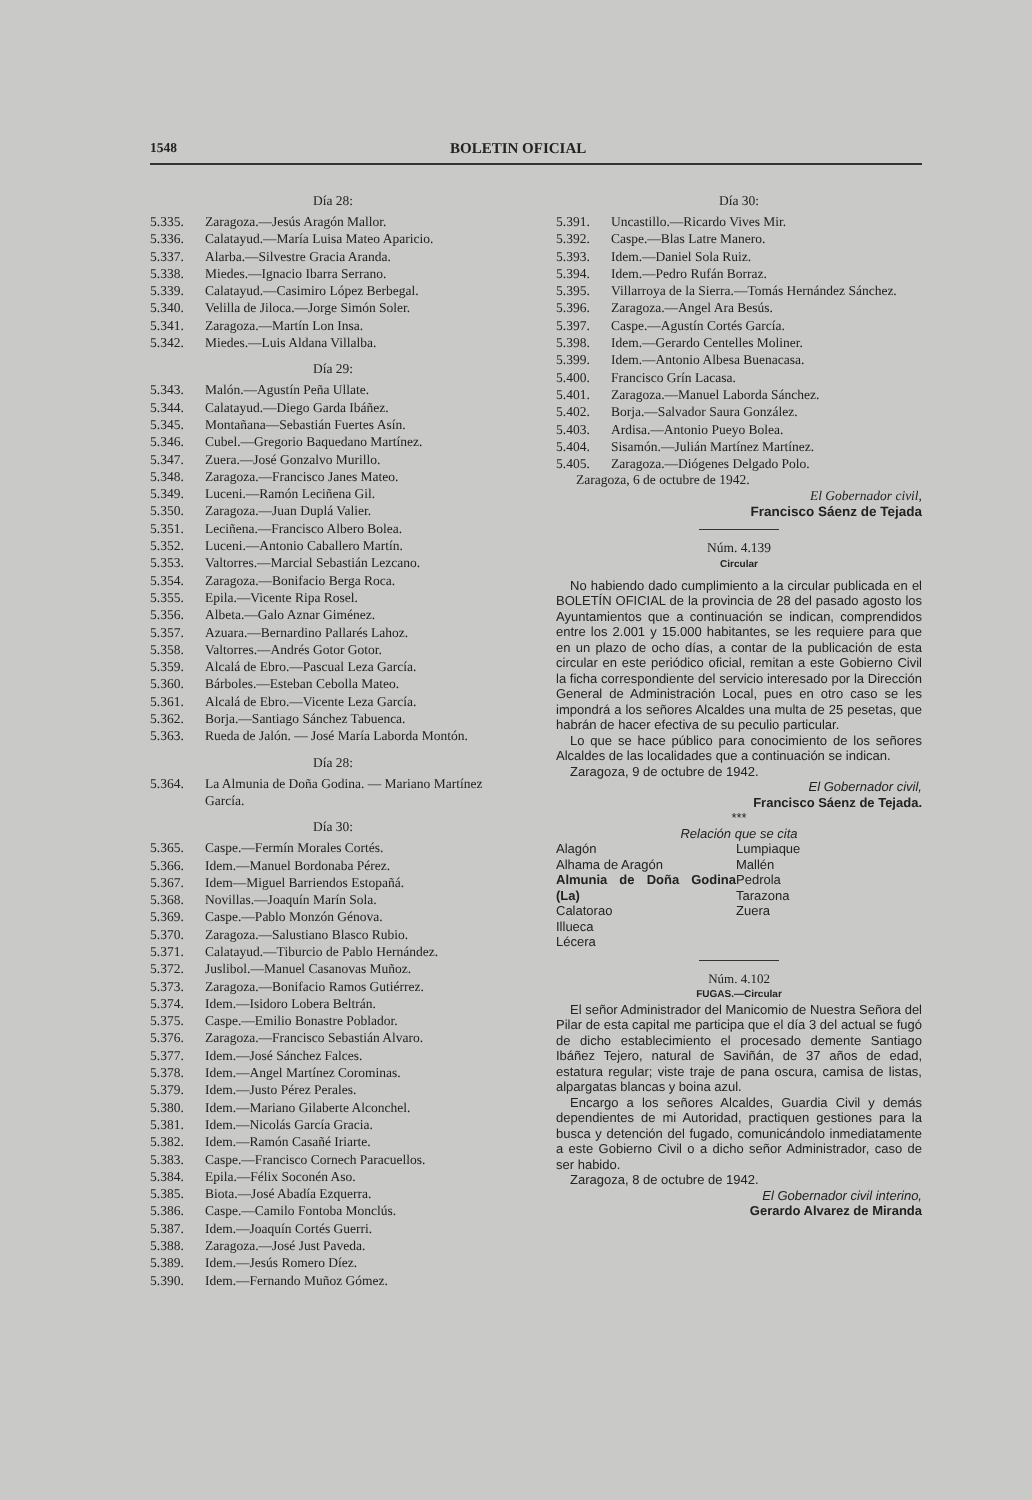1548 BOLETIN OFICIAL
Día 28:
5.335. Zaragoza.—Jesús Aragón Mallor.
5.336. Calatayud.—María Luisa Mateo Aparicio.
5.337. Alarba.—Silvestre Gracia Aranda.
5.338. Miedes.—Ignacio Ibarra Serrano.
5.339. Calatayud.—Casimiro López Berbegal.
5.340. Velilla de Jiloca.—Jorge Simón Soler.
5.341. Zaragoza.—Martín Lon Insa.
5.342. Miedes.—Luis Aldana Villalba.
Día 29:
5.343. Malón.—Agustín Peña Ullate.
5.344. Calatayud.—Diego Garda Ibáñez.
5.345. Montañana—Sebastián Fuertes Asín.
5.346. Cubel.—Gregorio Baquedano Martínez.
5.347. Zuera.—José Gonzalvo Murillo.
5.348. Zaragoza.—Francisco Janes Mateo.
5.349. Luceni.—Ramón Leciñena Gil.
5.350. Zaragoza.—Juan Duplá Valier.
5.351. Leciñena.—Francisco Albero Bolea.
5.352. Luceni.—Antonio Caballero Martín.
5.353. Valtorres.—Marcial Sebastián Lezcano.
5.354. Zaragoza.—Bonifacio Berga Roca.
5.355. Epila.—Vicente Ripa Rosel.
5.356. Albeta.—Galo Aznar Giménez.
5.357. Azuara.—Bernardino Pallarés Lahoz.
5.358. Valtorres.—Andrés Gotor Gotor.
5.359. Alcalá de Ebro.—Pascual Leza García.
5.360. Bárboles.—Esteban Cebolla Mateo.
5.361. Alcalá de Ebro.—Vicente Leza García.
5.362. Borja.—Santiago Sánchez Tabuenca.
5.363. Rueda de Jalón. — José María Laborda Montón.
Día 28:
5.364. La Almunia de Doña Godina. — Mariano Martínez García.
Día 30:
5.365. Caspe.—Fermín Morales Cortés.
5.366. Idem.—Manuel Bordonaba Pérez.
5.367. Idem—Miguel Barriendos Estopañá.
5.368. Novillas.—Joaquín Marín Sola.
5.369. Caspe.—Pablo Monzón Génova.
5.370. Zaragoza.—Salustiano Blasco Rubio.
5.371. Calatayud.—Tiburcio de Pablo Hernández.
5.372. Juslibol.—Manuel Casanovas Muñoz.
5.373. Zaragoza.—Bonifacio Ramos Gutiérrez.
5.374. Idem.—Isidoro Lobera Beltrán.
5.375. Caspe.—Emilio Bonastre Poblador.
5.376. Zaragoza.—Francisco Sebastián Alvaro.
5.377. Idem.—José Sánchez Falces.
5.378. Idem.—Angel Martínez Corominas.
5.379. Idem.—Justo Pérez Perales.
5.380. Idem.—Mariano Gilaberte Alconchel.
5.381. Idem.—Nicolás García Gracia.
5.382. Idem.—Ramón Casañé Iriarte.
5.383. Caspe.—Francisco Cornech Paracuellos.
5.384. Epila.—Félix Soconén Aso.
5.385. Biota.—José Abadía Ezquerra.
5.386. Caspe.—Camilo Fontoba Monclús.
5.387. Idem.—Joaquín Cortés Guerri.
5.388. Zaragoza.—José Just Paveda.
5.389. Idem.—Jesús Romero Díez.
5.390. Idem.—Fernando Muñoz Gómez.
Día 30:
5.391. Uncastillo.—Ricardo Vives Mir.
5.392. Caspe.—Blas Latre Manero.
5.393. Idem.—Daniel Sola Ruiz.
5.394. Idem.—Pedro Rufán Borraz.
5.395. Villarroya de la Sierra.—Tomás Hernández Sánchez.
5.396. Zaragoza.—Angel Ara Besús.
5.397. Caspe.—Agustín Cortés García.
5.398. Idem.—Gerardo Centelles Moliner.
5.399. Idem.—Antonio Albesa Buenacasa.
5.400. Francisco Grín Lacasa.
5.401. Zaragoza.—Manuel Laborda Sánchez.
5.402. Borja.—Salvador Saura González.
5.403. Ardisa.—Antonio Pueyo Bolea.
5.404. Sisamón.—Julián Martínez Martínez.
5.405. Zaragoza.—Diógenes Delgado Polo.
Zaragoza, 6 de octubre de 1942.
El Gobernador civil,
Francisco Sáenz de Tejada
Núm. 4.139
Circular
No habiendo dado cumplimiento a la circular publicada en el BOLETÍN OFICIAL de la provincia de 28 del pasado agosto los Ayuntamientos que a continuación se indican, comprendidos entre los 2.001 y 15.000 habitantes, se les requiere para que en un plazo de ocho días, a contar de la publicación de esta circular en este periódico oficial, remitan a este Gobierno Civil la ficha correspondiente del servicio interesado por la Dirección General de Administración Local, pues en otro caso se les impondrá a los señores Alcaldes una multa de 25 pesetas, que habrán de hacer efectiva de su peculio particular.
Lo que se hace público para conocimiento de los señores Alcaldes de las localidades que a continuación se indican.
Zaragoza, 9 de octubre de 1942.
El Gobernador civil,
Francisco Sáenz de Tejada.
***
Relación que se cita
Alagón
Alhama de Aragón
Almunia de Doña Godina (La)
Calatorao
Illueca
Lécera
Lumpiaque
Mallén
Pedrola
Tarazona
Zuera
Núm. 4.102
FUGAS.—Circular
El señor Administrador del Manicomio de Nuestra Señora del Pilar de esta capital me participa que el día 3 del actual se fugó de dicho establecimiento el procesado demente Santiago Ibáñez Tejero, natural de Saviñán, de 37 años de edad, estatura regular; viste traje de pana oscura, camisa de listas, alpargatas blancas y boina azul.
Encargo a los señores Alcaldes, Guardia Civil y demás dependientes de mi Autoridad, practiquen gestiones para la busca y detención del fugado, comunicándolo inmediatamente a este Gobierno Civil o a dicho señor Administrador, caso de ser habido.
Zaragoza, 8 de octubre de 1942.
El Gobernador civil interino,
Gerardo Alvarez de Miranda